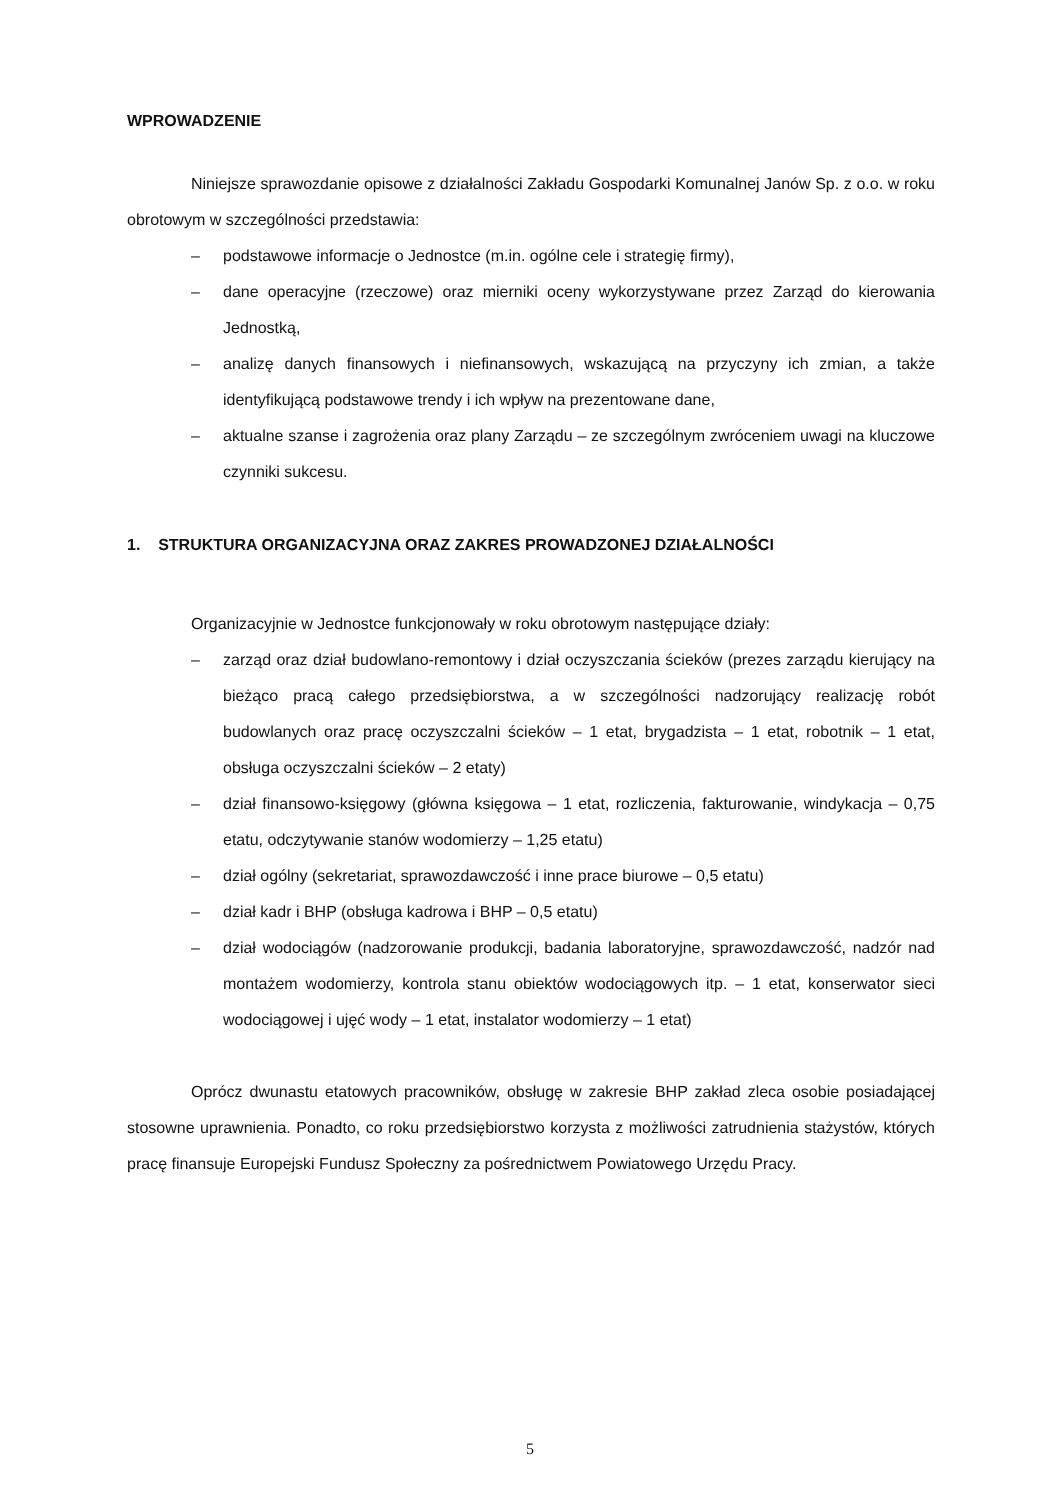WPROWADZENIE
Niniejsze sprawozdanie opisowe z działalności Zakładu Gospodarki Komunalnej Janów Sp. z o.o. w roku obrotowym w szczególności przedstawia:
– podstawowe informacje o Jednostce (m.in. ogólne cele i strategię firmy),
– dane operacyjne (rzeczowe) oraz mierniki oceny wykorzystywane przez Zarząd do kierowania Jednostką,
– analizę danych finansowych i niefinansowych, wskazującą na przyczyny ich zmian, a także identyfikującą podstawowe trendy i ich wpływ na prezentowane dane,
– aktualne szanse i zagrożenia oraz plany Zarządu – ze szczególnym zwróceniem uwagi na kluczowe czynniki sukcesu.
1. STRUKTURA ORGANIZACYJNA ORAZ ZAKRES PROWADZONEJ DZIAŁALNOŚCI
Organizacyjnie w Jednostce funkcjonowały w roku obrotowym następujące działy:
– zarząd oraz dział budowlano-remontowy i dział oczyszczania ścieków (prezes zarządu kierujący na bieżąco pracą całego przedsiębiorstwa, a w szczególności nadzorujący realizację robót budowlanych oraz pracę oczyszczalni ścieków – 1 etat, brygadzista – 1 etat, robotnik – 1 etat, obsługa oczyszczalni ścieków – 2 etaty)
– dział finansowo-księgowy (główna księgowa – 1 etat, rozliczenia, fakturowanie, windykacja – 0,75 etatu, odczytywanie stanów wodomierzy – 1,25 etatu)
– dział ogólny (sekretariat, sprawozdawczość i inne prace biurowe – 0,5 etatu)
– dział kadr i BHP (obsługa kadrowa i BHP – 0,5 etatu)
– dział wodociągów (nadzorowanie produkcji, badania laboratoryjne, sprawozdawczość, nadzór nad montażem wodomierzy, kontrola stanu obiektów wodociągowych itp. – 1 etat, konserwator sieci wodociągowej i ujęć wody – 1 etat, instalator wodomierzy – 1 etat)
Oprócz dwunastu etatowych pracowników, obsługę w zakresie BHP zakład zleca osobie posiadającej stosowne uprawnienia. Ponadto, co roku przedsiębiorstwo korzysta z możliwości zatrudnienia stażystów, których pracę finansuje Europejski Fundusz Społeczny za pośrednictwem Powiatowego Urzędu Pracy.
5